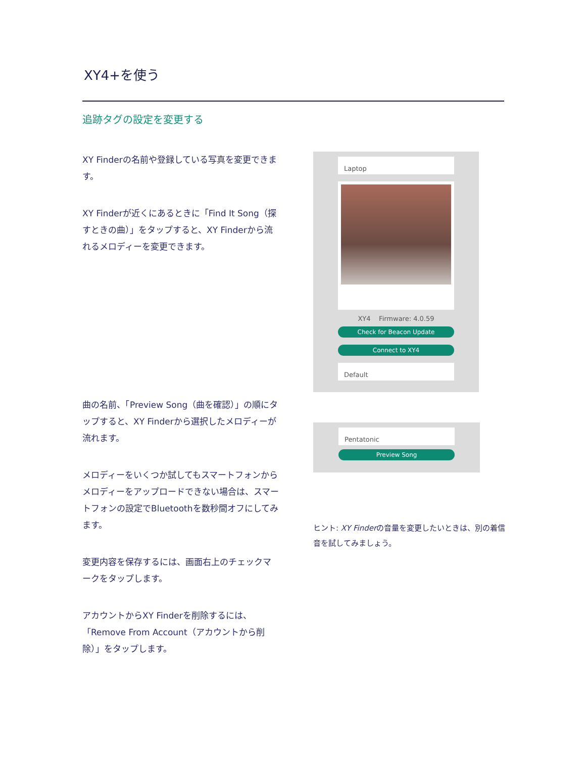XY4+を使う
追跡タグの設定を変更する
XY Finderの名前や登録している写真を変更できます。
XY Finderが近くにあるときに「Find It Song（探すときの曲）」をタップすると、XY Finderから流れるメロディーを変更できます。
曲の名前、「Preview Song（曲を確認）」の順にタップすると、XY Finderから選択したメロディーが流れます。
メロディーをいくつか試してもスマートフォンからメロディーをアップロードできない場合は、スマートフォンの設定でBluetoothを数秒間オフにしてみます。
変更内容を保存するには、画面右上のチェックマークをタップします。
アカウントからXY Finderを削除するには、「Remove From Account（アカウントから削除）」をタップします。
Laptop
XY4 Firmware: 4.0.59
Check for Beacon Update
Connect to XY4
Default
Pentatonic
Preview Song
ヒント: XY Finderの音量を変更したいときは、別の着信音を試してみましょう。